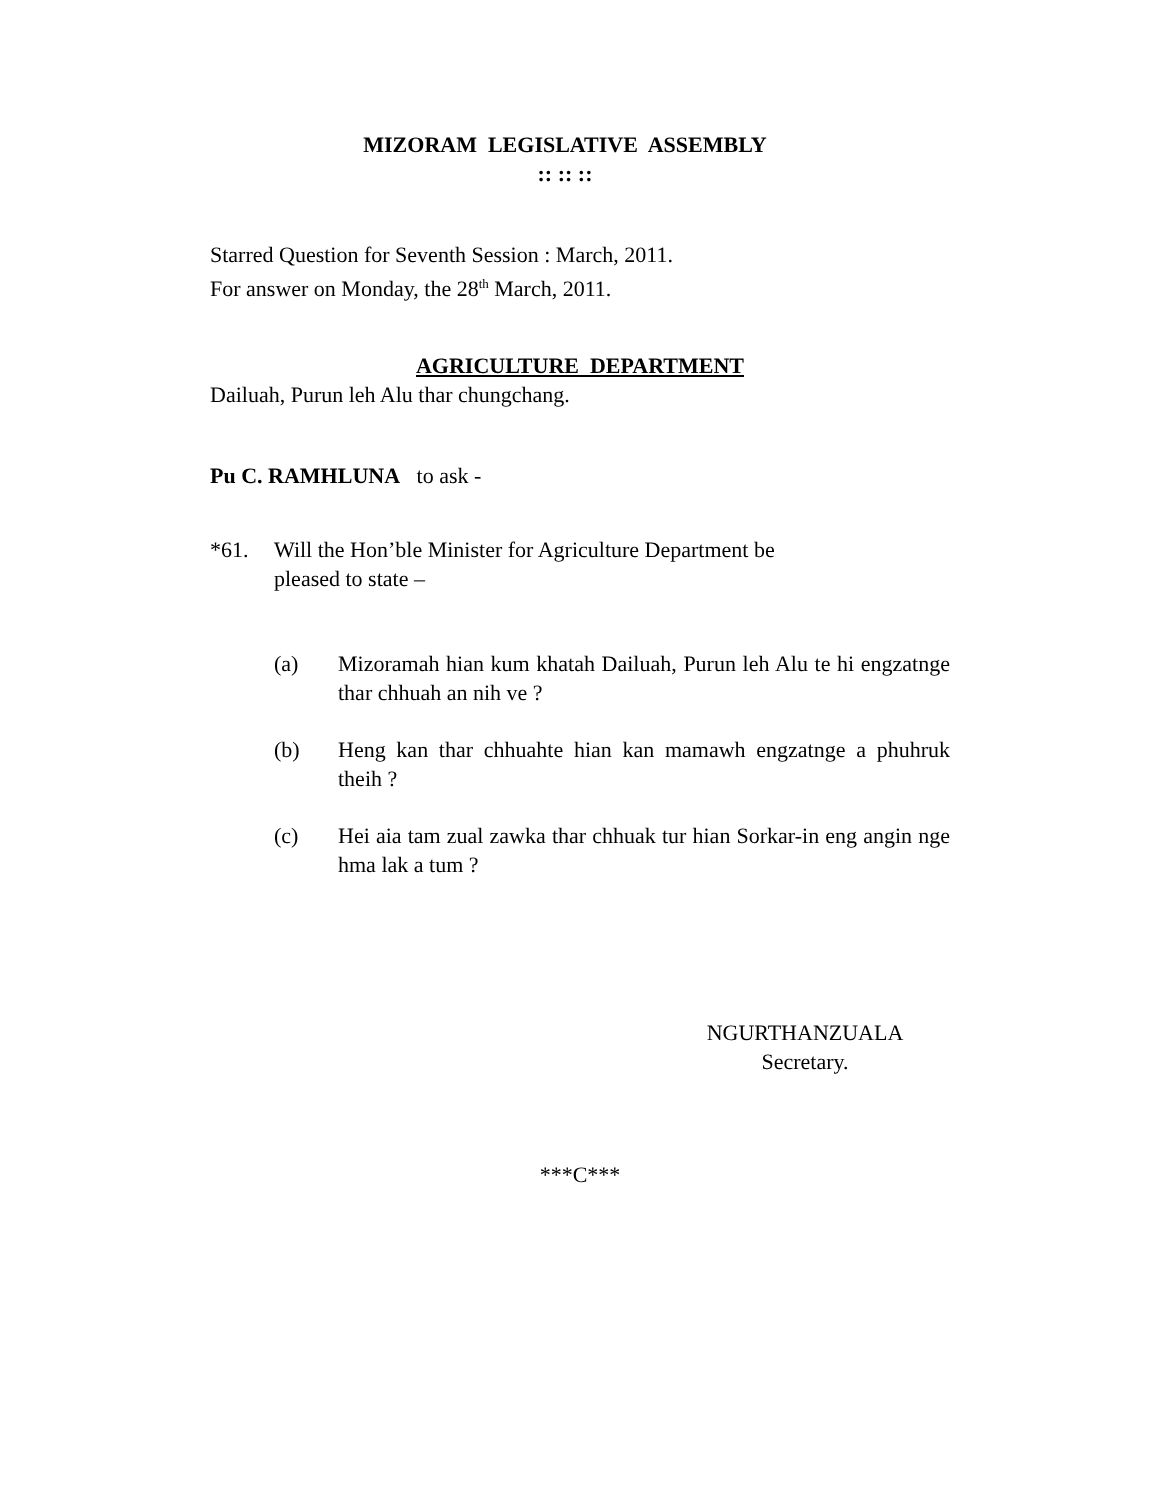MIZORAM LEGISLATIVE ASSEMBLY
:: :: ::
Starred Question for Seventh Session : March, 2011.
For answer on Monday, the 28<sup>th</sup> March, 2011.
AGRICULTURE DEPARTMENT
Dailuah, Purun leh Alu thar chungchang.
Pu C. RAMHLUNA to ask -
*61. Will the Hon’ble Minister for Agriculture Department be
pleased to state –
(a) Mizoramah hian kum khatah Dailuah, Purun leh Alu te hi engzatnge thar chhuah an nih ve ?
(b) Heng kan thar chhuahte hian kan mamawh engzatnge a phuhruk theih ?
(c) Hei aia tam zual zawka thar chhuak tur hian Sorkar-in eng angin nge hma lak a tum ?
NGURTHANZUALA
Secretary.
***C***